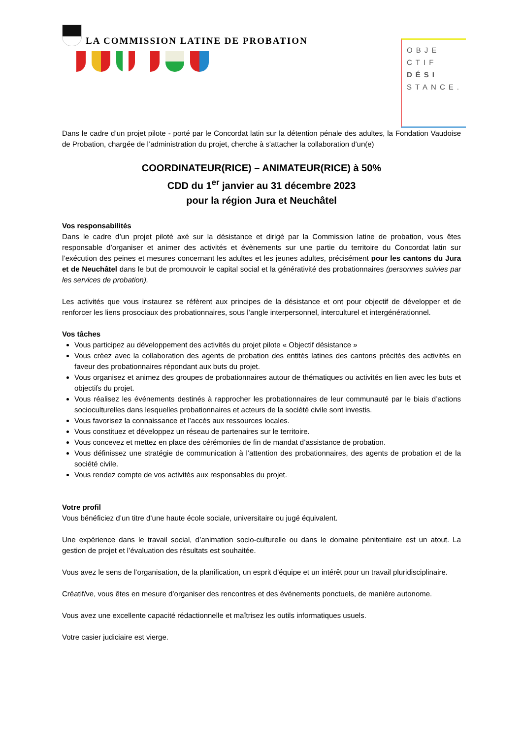LA COMMISSION LATINE DE PROBATION
OBJE
CTIF
DÉSI
STANCE.
Dans le cadre d’un projet pilote - porté par le Concordat latin sur la détention pénale des adultes, la Fondation Vaudoise de Probation, chargée de l’administration du projet, cherche à s'attacher la collaboration d'un(e)
COORDINATEUR(RICE) – ANIMATEUR(RICE) à 50%
CDD du 1<sup>er</sup> janvier au 31 décembre 2023
pour la région Jura et Neuchâtel
Vos responsabilités
Dans le cadre d’un projet piloté axé sur la désistance et dirigé par la Commission latine de probation, vous êtes responsable d’organiser et animer des activités et évènements sur une partie du territoire du Concordat latin sur l’exécution des peines et mesures concernant les adultes et les jeunes adultes, précisément pour les cantons du Jura et de Neuchâtel dans le but de promouvoir le capital social et la générativité des probationnaires (personnes suivies par les services de probation).
Les activités que vous instaurez se réfèrent aux principes de la désistance et ont pour objectif de développer et de renforcer les liens prosociaux des probationnaires, sous l’angle interpersonnel, interculturel et intergénérationnel.
Vos tâches
Vous participez au développement des activités du projet pilote « Objectif désistance »
Vous créez avec la collaboration des agents de probation des entités latines des cantons précités des activités en faveur des probationnaires répondant aux buts du projet.
Vous organisez et animez des groupes de probationnaires autour de thématiques ou activités en lien avec les buts et objectifs du projet.
Vous réalisez les événements destinés à rapprocher les probationnaires de leur communauté par le biais d’actions socioculturelles dans lesquelles probationnaires et acteurs de la société civile sont investis.
Vous favorisez la connaissance et l’accès aux ressources locales.
Vous constituez et développez un réseau de partenaires sur le territoire.
Vous concevez et mettez en place des cérémonies de fin de mandat d’assistance de probation.
Vous définissez une stratégie de communication à l’attention des probationnaires, des agents de probation et de la société civile.
Vous rendez compte de vos activités aux responsables du projet.
Votre profil
Vous bénéficiez d’un titre d’une haute école sociale, universitaire ou jugé équivalent.
Une expérience dans le travail social, d’animation socio-culturelle ou dans le domaine pénitentiaire est un atout. La gestion de projet et l’évaluation des résultats est souhaitée.
Vous avez le sens de l’organisation, de la planification, un esprit d’équipe et un intérêt pour un travail pluridisciplinaire.
Créatif/ve, vous êtes en mesure d’organiser des rencontres et des événements ponctuels, de manière autonome.
Vous avez une excellente capacité rédactionnelle et maîtrisez les outils informatiques usuels.
Votre casier judiciaire est vierge.